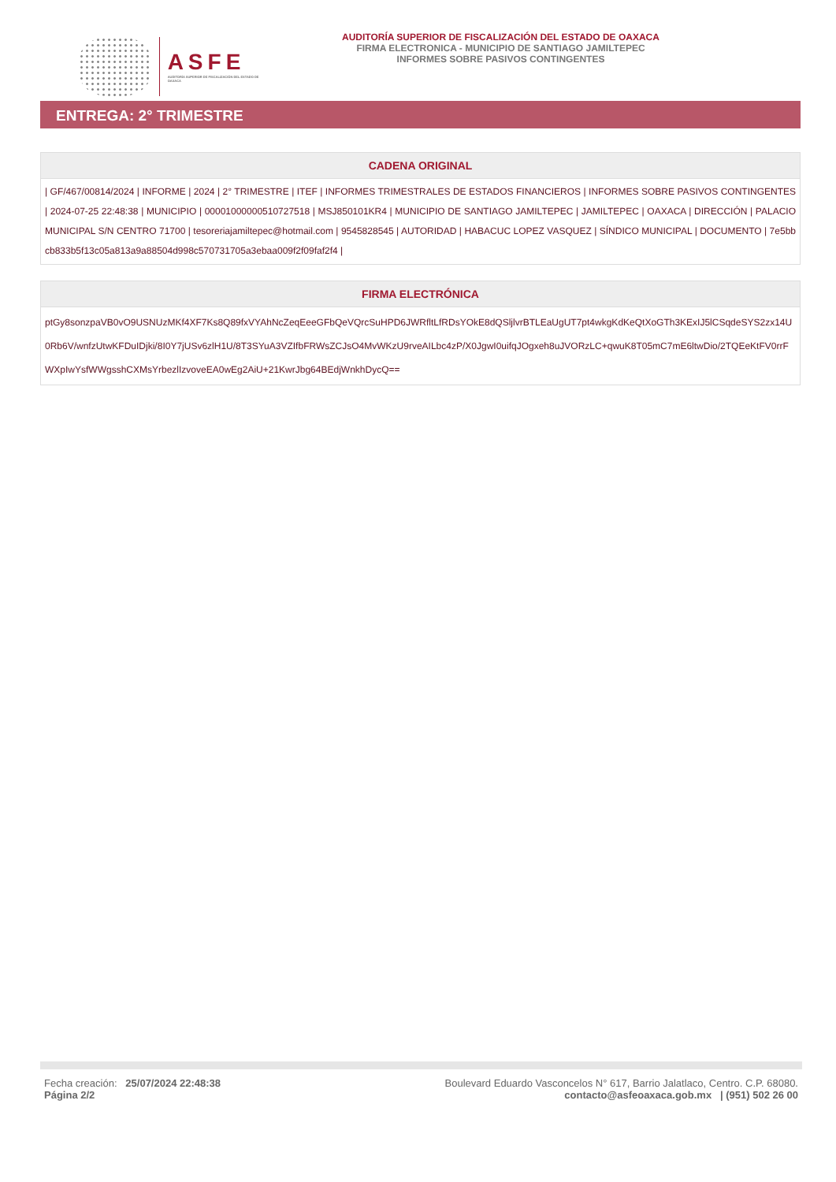ASFE
AUDITORÍA SUPERIOR DE FISCALIZACIÓN DEL ESTADO DE OAXACA
AUDITORÍA SUPERIOR DE FISCALIZACIÓN DEL ESTADO DE OAXACA
FIRMA ELECTRONICA - MUNICIPIO DE SANTIAGO JAMILTEPEC
INFORMES SOBRE PASIVOS CONTINGENTES
ENTREGA: 2° TRIMESTRE
| CADENA ORIGINAL |
| --- |
| / GF/467/00814/2024 / INFORME / 2024 / 2° TRIMESTRE / ITEF / INFORMES TRIMESTRALES DE ESTADOS FINANCIEROS / INFORMES SOBRE PASIVOS CONTINGENTES / 2024-07-25 22:48:38 / MUNICIPIO / 00001000000510727518 / MSJ850101KR4 / MUNICIPIO DE SANTIAGO JAMILTEPEC / JAMILTEPEC / OAXACA / DIRECCIÓN / PALACIO MUNICIPAL S/N CENTRO 71700 / tesoreriajamiltepec@hotmail.com / 9545828545 / AUTORIDAD / HABACUC LOPEZ VASQUEZ / SÍNDICO MUNICIPAL / DOCUMENTO / 7e5bbcb833b5f13c05a813a9a88504d998c570731705a3ebaa009f2f09faf2f4 / |
| FIRMA ELECTRÓNICA |
| --- |
| ptGy8sonzpaVB0vO9USNUzMKf4XF7Ks8Q89fxVYAhNcZeqEeeGFbQeVQrcSuHPD6JWRfltLfRDsYOkE8dQSljlvrBTLEaUgUT7pt4wkgKdKeQtXoGTh3KExIJ5lCSqdeSYS2zx14U0Rb6V/wnfzUtwKFDuIDjki/8I0Y7jUSv6zlH1U/8T3SYuA3VZIfbFRWsZCJsO4MvWKzU9rveAILbc4zP/X0JgwI0uifqJOgxeh8uJVORzLC+qwuK8T05mC7mE6ltwDio/2TQEeKtFV0rrFWXpIwYsfWWgsshCXMsYrbezlIzvoveEA0wEg2AiU+21KwrJbg64BEdjWnkhDycQ== |
Fecha creación: 25/07/2024 22:48:38
Página 2/2
Boulevard Eduardo Vasconcelos N° 617, Barrio Jalatlaco, Centro. C.P. 68080.
contacto@asfeoaxaca.gob.mx | (951) 502 26 00